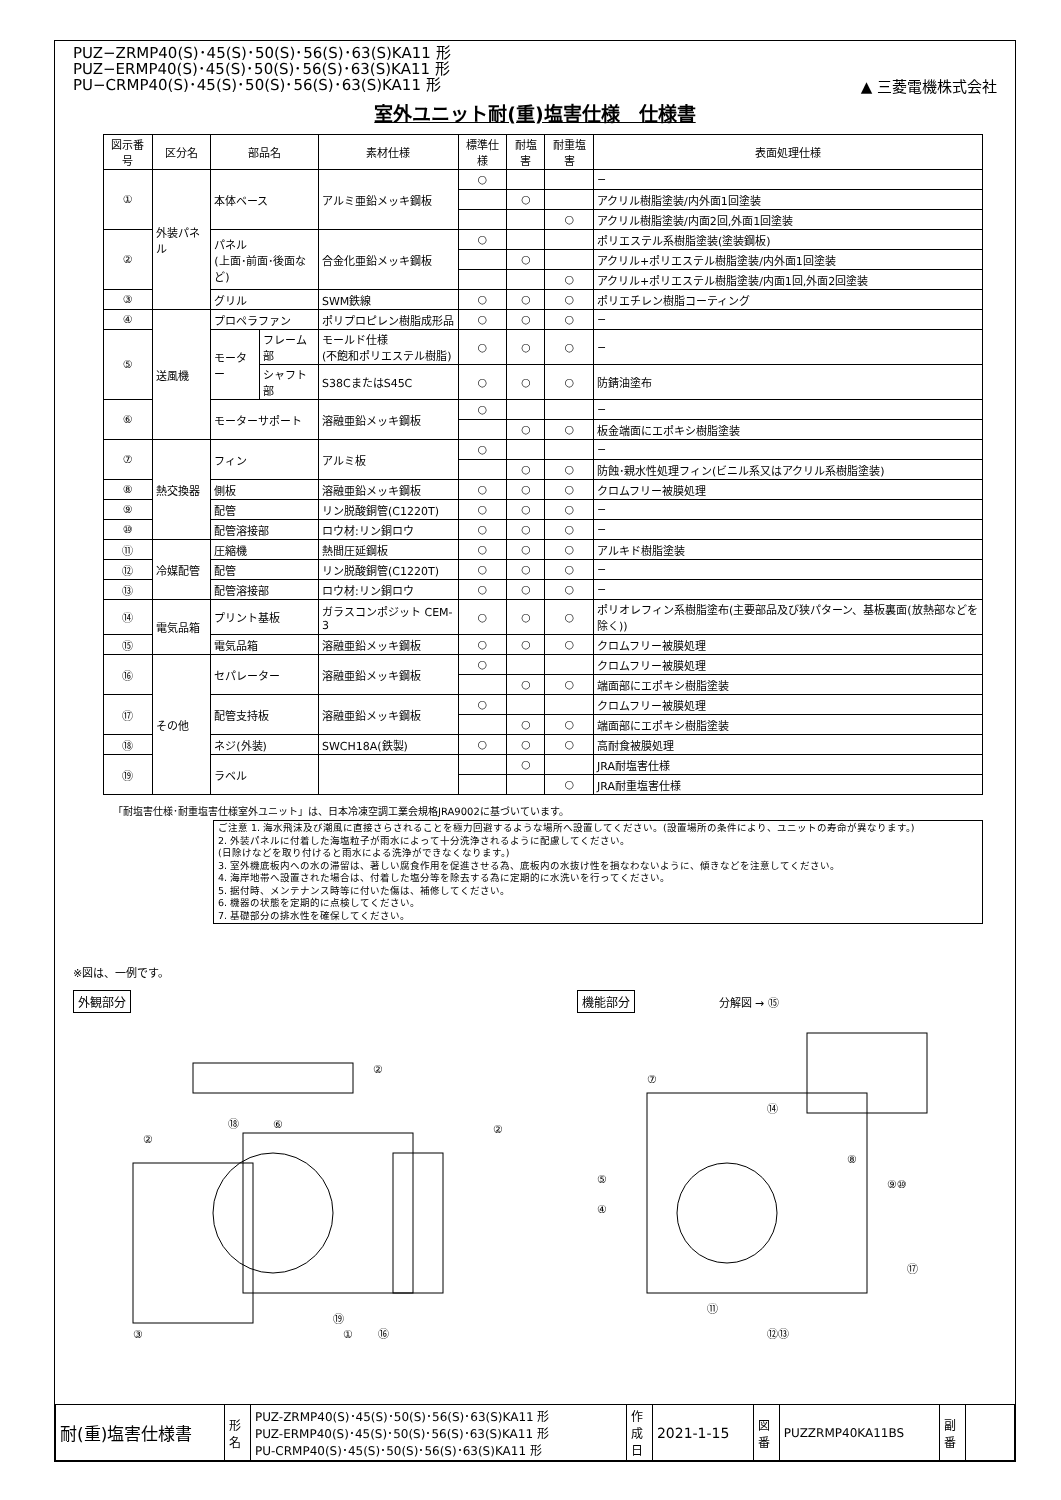▲ 三菱電機株式会社
PUZ−ZRMP40(S)･45(S)･50(S)･56(S)･63(S)KA11 形
PUZ−ERMP40(S)･45(S)･50(S)･56(S)･63(S)KA11 形
PU−CRMP40(S)･45(S)･50(S)･56(S)･63(S)KA11 形
室外ユニット耐(重)塩害仕様　仕様書
| 図示番号 | 区分名 | 部品名 | | 素材仕様 | 標準仕様 | 耐塩害 | 耐重塩害 | 表面処理仕様 |
| --- | --- | --- | --- | --- | --- | --- | --- | --- |
| ① | 外装パネル | 本体ベース | | アルミ亜鉛メッキ鋼板 | ○ | | | − |
| | | | | | | ○ | | アクリル樹脂塗装/内外面1回塗装 |
| | | | | | | | ○ | アクリル樹脂塗装/内面2回,外面1回塗装 |
| ② | | パネル (上面･前面･後面など) | | 合金化亜鉛メッキ鋼板 | ○ | | | ポリエステル系樹脂塗装(塗装鋼板) |
| | | | | | | ○ | | アクリル+ポリエステル樹脂塗装/内外面1回塗装 |
| | | | | | | | ○ | アクリル+ポリエステル樹脂塗装/内面1回,外面2回塗装 |
| ③ | | グリル | | SWM鉄線 | ○ | ○ | ○ | ポリエチレン樹脂コーティング |
| ④ | 送風機 | プロペラファン | | ポリプロピレン樹脂成形品 | ○ | ○ | ○ | − |
| ⑤ | | モーター | フレーム部 | モールド仕様 (不飽和ポリエステル樹脂) | ○ | ○ | ○ | − |
| | | | シャフト部 | S38CまたはS45C | ○ | ○ | ○ | 防錆油塗布 |
| ⑥ | | モーターサポート | | 溶融亜鉛メッキ鋼板 | ○ | | | − |
| | | | | | | ○ | ○ | 板金端面にエポキシ樹脂塗装 |
| ⑦ | 熱交換器 | フィン | | アルミ板 | ○ | | | − |
| | | | | | | ○ | ○ | 防蝕･親水性処理フィン(ビニル系又はアクリル系樹脂塗装) |
| ⑧ | | 側板 | | 溶融亜鉛メッキ鋼板 | ○ | ○ | ○ | クロムフリー被膜処理 |
| ⑨ | | 配管 | | リン脱酸銅管(C1220T) | ○ | ○ | ○ | − |
| ⑩ | | 配管溶接部 | | ロウ材:リン銅ロウ | ○ | ○ | ○ | − |
| ⑪ | 冷媒配管 | 圧縮機 | | 熱間圧延鋼板 | ○ | ○ | ○ | アルキド樹脂塗装 |
| ⑫ | | 配管 | | リン脱酸銅管(C1220T) | ○ | ○ | ○ | − |
| ⑬ | | 配管溶接部 | | ロウ材:リン銅ロウ | ○ | ○ | ○ | − |
| ⑭ | 電気品箱 | プリント基板 | | ガラスコンポジット CEM-3 | ○ | ○ | ○ | ポリオレフィン系樹脂塗布(主要部品及び狭パターン、基板裏面(放熱部などを除く)) |
| ⑮ | | 電気品箱 | | 溶融亜鉛メッキ鋼板 | ○ | ○ | ○ | クロムフリー被膜処理 |
| ⑯ | その他 | セパレーター | | 溶融亜鉛メッキ鋼板 | ○ | | | クロムフリー被膜処理 |
| | | | | | | ○ | ○ | 端面部にエポキシ樹脂塗装 |
| ⑰ | | 配管支持板 | | 溶融亜鉛メッキ鋼板 | ○ | | | クロムフリー被膜処理 |
| | | | | | | ○ | ○ | 端面部にエポキシ樹脂塗装 |
| ⑱ | | ネジ(外装) | | SWCH18A(鉄製) | ○ | ○ | ○ | 高耐食被膜処理 |
| ⑲ | | ラベル | | | | ○ | | JRA耐塩害仕様 |
| | | | | | | | ○ | JRA耐重塩害仕様 |
「耐塩害仕様･耐重塩害仕様室外ユニット」は、日本冷凍空調工業会規格JRA9002に基づいています。
ご注意 1. 海水飛沫及び潮風に直接さらされることを極力回避するような場所へ設置してください。(設置場所の条件により、ユニットの寿命が異なります。)
2. 外装パネルに付着した海塩粒子が雨水によって十分洗浄されるように配慮してください。
(日除けなどを取り付けると雨水による洗浄ができなくなります。)
3. 室外機底板内への水の滞留は、著しい腐食作用を促進させる為、底板内の水抜け性を損なわないように、傾きなどを注意してください。
4. 海岸地帯へ設置された場合は、付着した塩分等を除去する為に定期的に水洗いを行ってください。
5. 据付時、メンテナンス時等に付いた傷は、補修してください。
6. 機器の状態を定期的に点検してください。
7. 基礎部分の排水性を確保してください。
※図は、一例です。
外観部分
②
②
②
⑱
⑥
③
⑲
①
⑯
機能部分 分解図 → ⑮
⑦
⑭
⑧
⑨⑩
⑤
④
⑰
⑪
⑫⑬
| 耐(重)塩害仕様書 | 形 名 | PUZ-ZRMP40(S)･45(S)･50(S)･56(S)･63(S)KA11 形 PUZ-ERMP40(S)･45(S)･50(S)･56(S)･63(S)KA11 形 PU-CRMP40(S)･45(S)･50(S)･56(S)･63(S)KA11 形 | 作 成 日 | 2021-1-15 | 図 番 | PUZZRMP40KA11BS | 副 番 | |